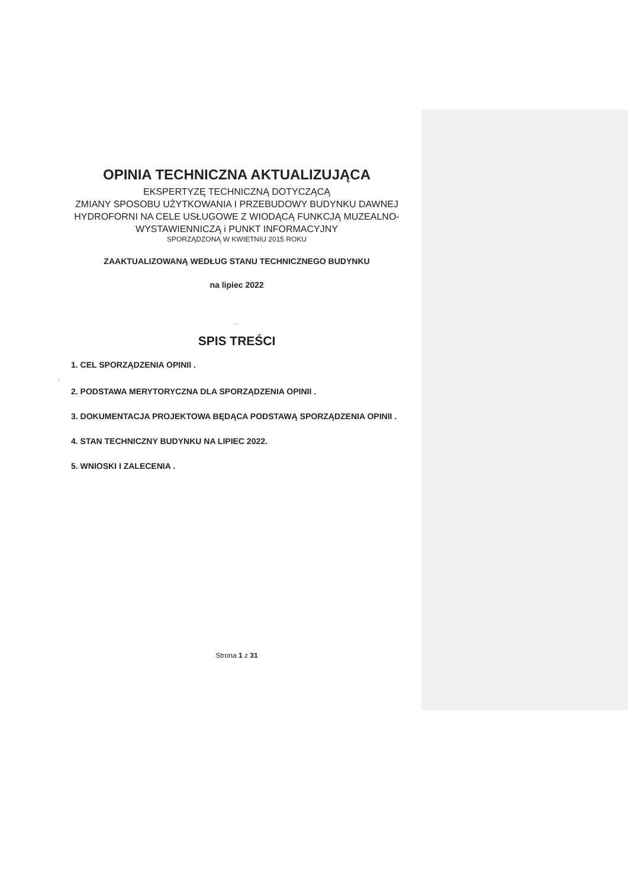OPINIA TECHNICZNA AKTUALIZUJĄCA
EKSPERTYZĘ TECHNICZNĄ DOTYCZĄCĄ
ZMIANY SPOSOBU UŻYTKOWANIA I PRZEBUDOWY BUDYNKU DAWNEJ HYDROFORNI NA CELE USŁUGOWE Z WIODĄCĄ FUNKCJĄ MUZEALNO-WYSTAWIENNICZĄ i PUNKT INFORMACYJNY
SPORZĄDZONĄ W KWIETNIU 2015 ROKU
ZAAKTUALIZOWANĄ WEDŁUG STANU TECHNICZNEGO BUDYNKU
na lipiec 2022
.
SPIS TREŚCI
1. CEL SPORZĄDZENIA OPINII .
.
2. PODSTAWA MERYTORYCZNA DLA SPORZĄDZENIA OPINII .
3. DOKUMENTACJA PROJEKTOWA BĘDĄCA PODSTAWĄ SPORZĄDZENIA OPINII .
4. STAN TECHNICZNY BUDYNKU NA LIPIEC 2022.
5. WNIOSKI I ZALECENIA .
Strona 1 z 31